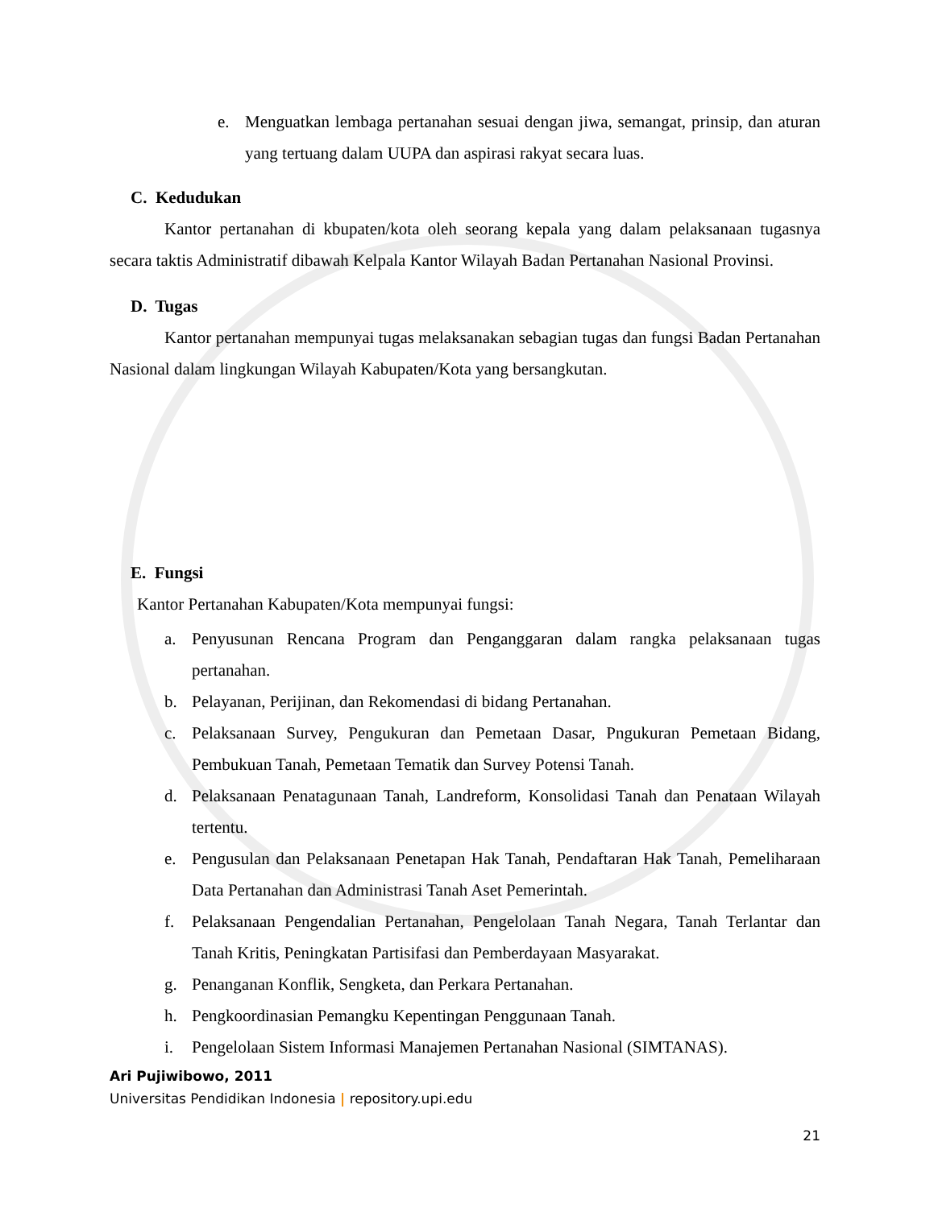e. Menguatkan lembaga pertanahan sesuai dengan jiwa, semangat, prinsip, dan aturan yang tertuang dalam UUPA dan aspirasi rakyat secara luas.
C. Kedudukan
Kantor pertanahan di kbupaten/kota oleh seorang kepala yang dalam pelaksanaan tugasnya secara taktis Administratif dibawah Kelpala Kantor Wilayah Badan Pertanahan Nasional Provinsi.
D. Tugas
Kantor pertanahan mempunyai tugas melaksanakan sebagian tugas dan fungsi Badan Pertanahan Nasional dalam lingkungan Wilayah Kabupaten/Kota yang bersangkutan.
E. Fungsi
Kantor Pertanahan Kabupaten/Kota mempunyai fungsi:
a. Penyusunan Rencana Program dan Penganggaran dalam rangka pelaksanaan tugas pertanahan.
b. Pelayanan, Perijinan, dan Rekomendasi di bidang Pertanahan.
c. Pelaksanaan Survey, Pengukuran dan Pemetaan Dasar, Pngukuran Pemetaan Bidang, Pembukuan Tanah, Pemetaan Tematik dan Survey Potensi Tanah.
d. Pelaksanaan Penatagunaan Tanah, Landreform, Konsolidasi Tanah dan Penataan Wilayah tertentu.
e. Pengusulan dan Pelaksanaan Penetapan Hak Tanah, Pendaftaran Hak Tanah, Pemeliharaan Data Pertanahan dan Administrasi Tanah Aset Pemerintah.
f. Pelaksanaan Pengendalian Pertanahan, Pengelolaan Tanah Negara, Tanah Terlantar dan Tanah Kritis, Peningkatan Partisifasi dan Pemberdayaan Masyarakat.
g. Penanganan Konflik, Sengketa, dan Perkara Pertanahan.
h. Pengkoordinasian Pemangku Kepentingan Penggunaan Tanah.
i. Pengelolaan Sistem Informasi Manajemen Pertanahan Nasional (SIMTANAS).
Ari Pujiwibowo, 2011
Universitas Pendidikan Indonesia | repository.upi.edu
21